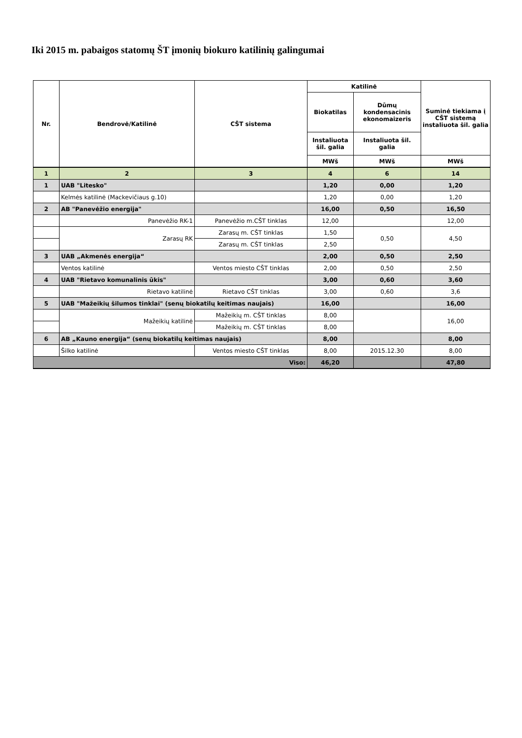Iki 2015 m. pabaigos statomų ŠT įmonių biokuro katilinių galingumai
| Nr. | Bendrovė/Katilinė | CŠT sistema | Katilinė | | Suminė tiekiama į CŠT sistemą instaliuota šil. galia |
| --- | --- | --- | --- | --- | --- |
| | | | Biokatilas | Dūmų kondensacinis ekonomaizeris | |
| | | | Instaliuota šil. galia | Instaliuota šil. galia | |
| | | | MWš | MWš | MWš |
| 1 | 2 | 3 | 4 | 6 | 14 |
| 1 | UAB "Litesko" | | 1,20 | 0,00 | 1,20 |
| | Kelmės katilinė (Mackevičiaus g.10) | | 1,20 | 0,00 | 1,20 |
| 2 | AB "Panevėžio energija" | | 16,00 | 0,50 | 16,50 |
| | Panevėžio RK-1 | Panevėžio m.CŠT tinklas | 12,00 | | 12,00 |
| | Zarasų RK | Zarasų m. CŠT tinklas | 1,50 | 0,50 | 4,50 |
| | | Zarasų m. CŠT tinklas | 2,50 | | |
| 3 | UAB „Akmenės energija“ | | 2,00 | 0,50 | 2,50 |
| | Ventos katilinė | Ventos miesto CŠT tinklas | 2,00 | 0,50 | 2,50 |
| 4 | UAB "Rietavo komunalinis ūkis" | | 3,00 | 0,60 | 3,60 |
| | Rietavo katilinė | Rietavo CŠT tinklas | 3,00 | 0,60 | 3,6 |
| 5 | UAB "Mažeikių šilumos tinklai" (senų biokatilų keitimas naujais) | | 16,00 | | 16,00 |
| | Mažeikių katilinė | Mažeikių m. CŠT tinklas | 8,00 | | 16,00 |
| | | Mažeikių m. CŠT tinklas | 8,00 | | |
| 6 | AB „Kauno energija“ (senų biokatilų keitimas naujais) | | 8,00 | | 8,00 |
| | Šilko katilinė | Ventos miesto CŠT tinklas | 8,00 | 2015.12.30 | 8,00 |
| Viso: | | | 46,20 | | 47,80 |